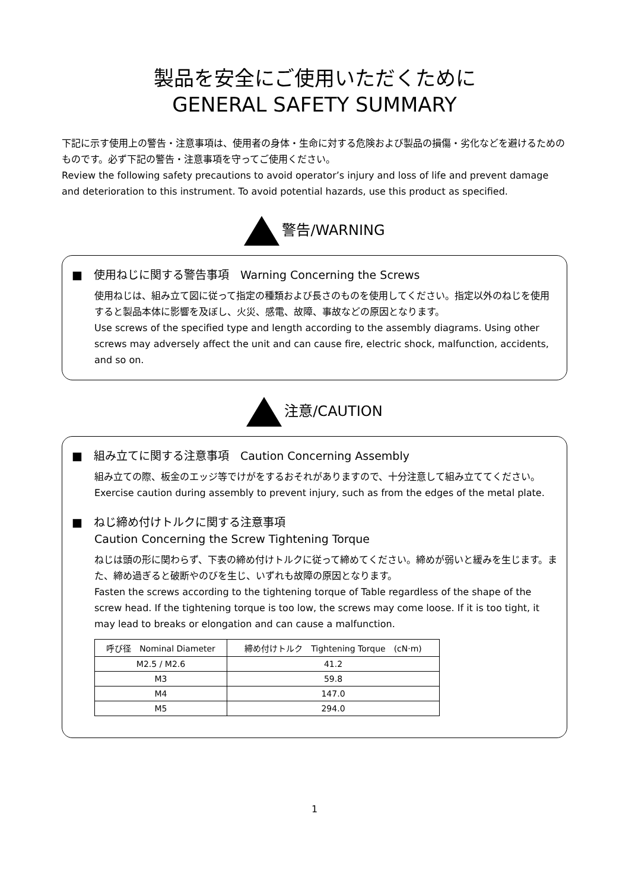製品を安全にご使用いただくために
GENERAL SAFETY SUMMARY
下記に示す使用上の警告・注意事項は、使用者の身体・生命に対する危険および製品の損傷・劣化などを避けるためのものです。必ず下記の警告・注意事項を守ってご使用ください。
Review the following safety precautions to avoid operator’s injury and loss of life and prevent damage and deterioration to this instrument. To avoid potential hazards, use this product as specified.
警告/WARNING
■　使用ねじに関する警告事項　Warning Concerning the Screws
使用ねじは、組み立て図に従って指定の種類および長さのものを使用してください。指定以外のねじを使用すると製品本体に影響を及ぼし、火災、感電、故障、事故などの原因となります。
Use screws of the specified type and length according to the assembly diagrams. Using other screws may adversely affect the unit and can cause fire, electric shock, malfunction, accidents, and so on.
注意/CAUTION
■　組み立てに関する注意事項　Caution Concerning Assembly
組み立ての際、板金のエッジ等でけがをするおそれがありますので、十分注意して組み立ててください。
Exercise caution during assembly to prevent injury, such as from the edges of the metal plate.
■　ねじ締め付けトルクに関する注意事項
Caution Concerning the Screw Tightening Torque
ねじは頭の形に関わらず、下表の締め付けトルクに従って締めてください。締めが弱いと緩みを生じます。また、締め過ぎると破断やのびを生じ、いずれも故障の原因となります。
Fasten the screws according to the tightening torque of Table regardless of the shape of the screw head. If the tightening torque is too low, the screws may come loose. If it is too tight, it may lead to breaks or elongation and can cause a malfunction.
| 呼び径 Nominal Diameter | 締め付けトルク Tightening Torque (cN·m) |
| --- | --- |
| M2.5 / M2.6 | 41.2 |
| M3 | 59.8 |
| M4 | 147.0 |
| M5 | 294.0 |
1